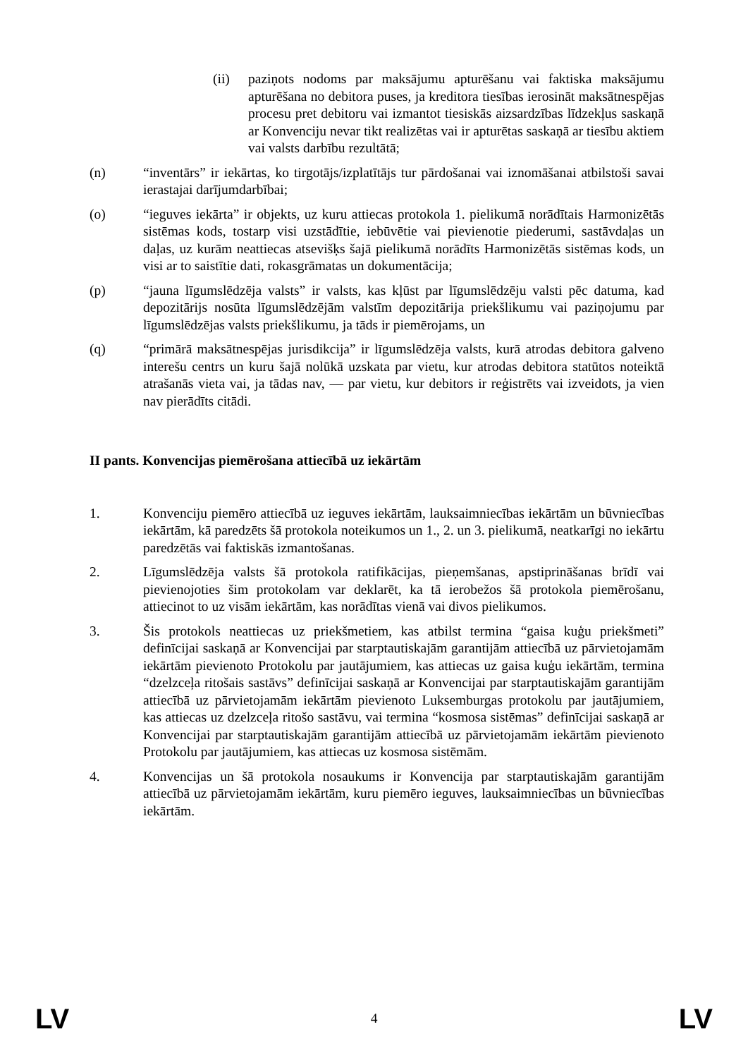(ii) paziņots nodoms par maksājumu apturēšanu vai faktiska maksājumu apturēšana no debitora puses, ja kreditora tiesības ierosināt maksātnespējas procesu pret debitoru vai izmantot tiesiskās aizsardzības līdzekļus saskaņā ar Konvenciju nevar tikt realizētas vai ir apturētas saskaņā ar tiesību aktiem vai valsts darbību rezultātā;
(n) “inventārs” ir iekārtas, ko tirgotājs/izplatītājs tur pārdošanai vai iznomāšanai atbilstoši savai ierastajai darījumdarbībai;
(o) “ieguves iekārta” ir objekts, uz kuru attiecas protokola 1. pielikumā norādītais Harmonizētās sistēmas kods, tostarp visi uzstādītie, iebūvētie vai pievienotie piederumi, sastāvdaļas un daļas, uz kurām neattiecas atsevišķs šajā pielikumā norādīts Harmonizētās sistēmas kods, un visi ar to saistītie dati, rokasgrāmatas un dokumentācija;
(p) “jauna līgumslēdzēja valsts” ir valsts, kas kļūst par līgumslēdzēju valsti pēc datuma, kad depozitārijs nosūta līgumslēdzējām valstīm depozitārija priekšlikumu vai paziņojumu par līgumslēdzējas valsts priekšlikumu, ja tāds ir piemērojams, un
(q) “primārā maksātnespējas jurisdikcija” ir līgumslēdzēja valsts, kurā atrodas debitora galveno interešu centrs un kuru šajā nolūkā uzskata par vietu, kur atrodas debitora statūtos noteiktā atrašanās vieta vai, ja tādas nav, — par vietu, kur debitors ir reģistrēts vai izveidots, ja vien nav pierādīts citādi.
II pants. Konvencijas piemērošana attiecībā uz iekārtām
1. Konvenciju piemēro attiecībā uz ieguves iekārtām, lauksaimniecības iekārtām un būvniecības iekārtām, kā paredzēts šā protokola noteikumos un 1., 2. un 3. pielikumā, neatkarīgi no iekārtu paredzētās vai faktiskās izmantošanas.
2. Līgumslēdzēja valsts šā protokola ratifikācijas, pieņemšanas, apstiprināšanas brīdī vai pievienojoties šim protokolam var deklarēt, ka tā ierobežos šā protokola piemērošanu, attiecinot to uz visām iekārtām, kas norādītas vienā vai divos pielikumos.
3. Šis protokols neattiecas uz priekšmetiem, kas atbilst termina “gaisa kuģu priekšmeti” definīcijai saskaņā ar Konvencijai par starptautiskajām garantijām attiecībā uz pārvietojamām iekārtām pievienoto Protokolu par jautājumiem, kas attiecas uz gaisa kuģu iekārtām, termina “dzelzceļa ritošais sastāvs” definīcijai saskaņā ar Konvencijai par starptautiskajām garantijām attiecībā uz pārvietojamām iekārtām pievienoto Luksemburgas protokolu par jautājumiem, kas attiecas uz dzelzceļa ritošo sastāvu, vai termina “kosmosa sistēmas” definīcijai saskaņā ar Konvencijai par starptautiskajām garantijām attiecībā uz pārvietojamām iekārtām pievienoto Protokolu par jautājumiem, kas attiecas uz kosmosa sistēmām.
4. Konvencijas un šā protokola nosaukums ir Konvencija par starptautiskajām garantijām attiecībā uz pārvietojamām iekārtām, kuru piemēro ieguves, lauksaimniecības un būvniecības iekārtām.
LV 4 LV